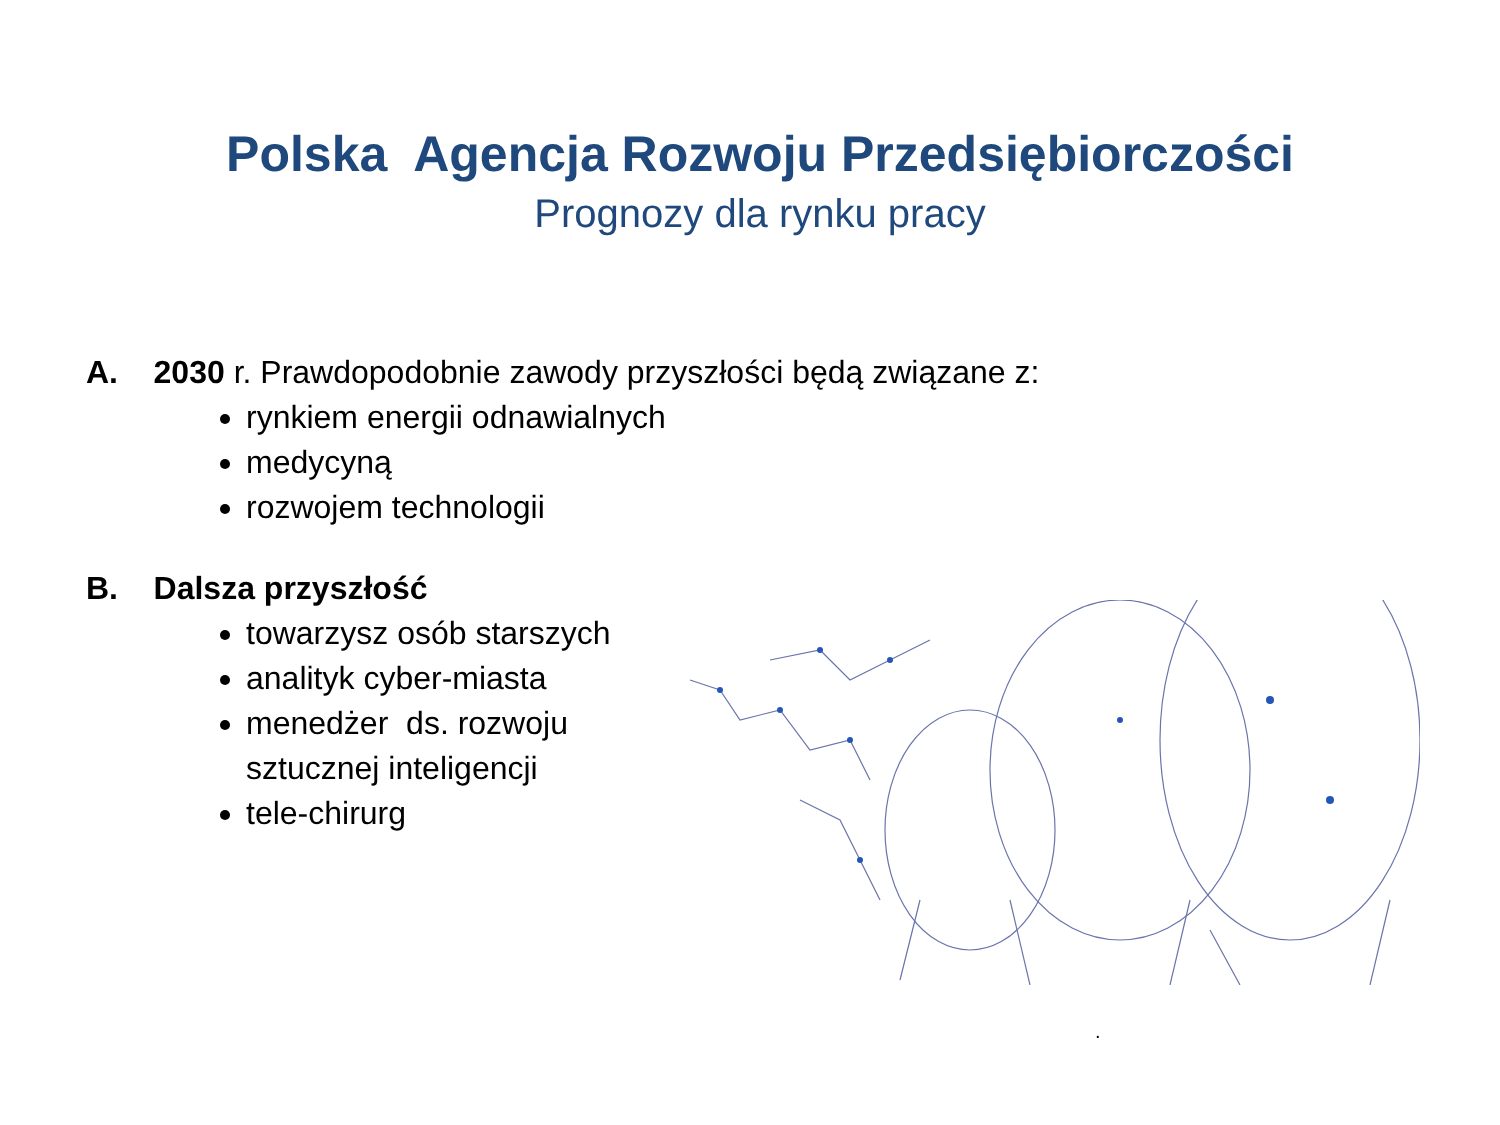Polska Agencja Rozwoju Przedsiębiorczości
Prognozy dla rynku pracy
A. 2030 r. Prawdopodobnie zawody przyszłości będą związane z:
rynkiem energii odnawialnych
medycyną
rozwojem technologii
B. Dalsza przyszłość
towarzysz osób starszych
analityk cyber-miasta
menedżer ds. rozwoju
sztucznej inteligencji
tele-chirurg
.